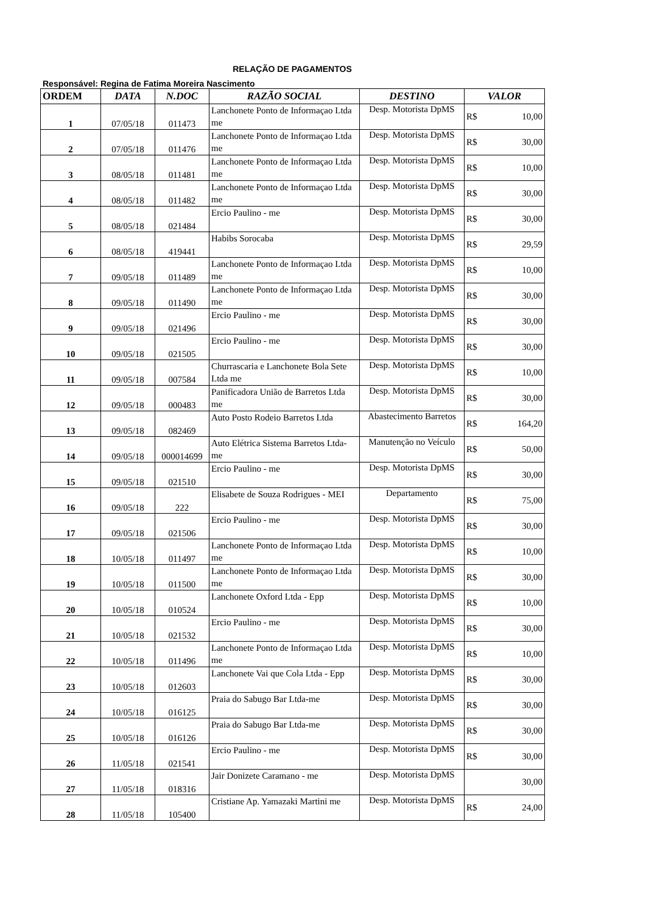RELAÇÃO DE PAGAMENTOS
Responsável: Regina de Fatima Moreira Nascimento
| ORDEM | DATA | N.DOC | RAZÃO SOCIAL | DESTINO | VALOR |
| --- | --- | --- | --- | --- | --- |
| 1 | 07/05/18 | 011473 | Lanchonete Ponto de Informaçao Ltda me | Desp. Motorista DpMS | R$ 10,00 |
| 2 | 07/05/18 | 011476 | Lanchonete Ponto de Informaçao Ltda me | Desp. Motorista DpMS | R$ 30,00 |
| 3 | 08/05/18 | 011481 | Lanchonete Ponto de Informaçao Ltda me | Desp. Motorista DpMS | R$ 10,00 |
| 4 | 08/05/18 | 011482 | Lanchonete Ponto de Informaçao Ltda me | Desp. Motorista DpMS | R$ 30,00 |
| 5 | 08/05/18 | 021484 | Ercio Paulino - me | Desp. Motorista DpMS | R$ 30,00 |
| 6 | 08/05/18 | 419441 | Habibs Sorocaba | Desp. Motorista DpMS | R$ 29,59 |
| 7 | 09/05/18 | 011489 | Lanchonete Ponto de Informaçao Ltda me | Desp. Motorista DpMS | R$ 10,00 |
| 8 | 09/05/18 | 011490 | Lanchonete Ponto de Informaçao Ltda me | Desp. Motorista DpMS | R$ 30,00 |
| 9 | 09/05/18 | 021496 | Ercio Paulino - me | Desp. Motorista DpMS | R$ 30,00 |
| 10 | 09/05/18 | 021505 | Ercio Paulino - me | Desp. Motorista DpMS | R$ 30,00 |
| 11 | 09/05/18 | 007584 | Churrascaria e Lanchonete Bola Sete Ltda me | Desp. Motorista DpMS | R$ 10,00 |
| 12 | 09/05/18 | 000483 | Panificadora União de Barretos Ltda me | Desp. Motorista DpMS | R$ 30,00 |
| 13 | 09/05/18 | 082469 | Auto Posto Rodeio Barretos Ltda | Abastecimento Barretos | R$ 164,20 |
| 14 | 09/05/18 | 000014699 | Auto Elétrica Sistema Barretos Ltda-me | Manutenção no Veículo | R$ 50,00 |
| 15 | 09/05/18 | 021510 | Ercio Paulino - me | Desp. Motorista DpMS | R$ 30,00 |
| 16 | 09/05/18 | 222 | Elisabete de Souza Rodrigues - MEI | Departamento | R$ 75,00 |
| 17 | 09/05/18 | 021506 | Ercio Paulino - me | Desp. Motorista DpMS | R$ 30,00 |
| 18 | 10/05/18 | 011497 | Lanchonete Ponto de Informaçao Ltda me | Desp. Motorista DpMS | R$ 10,00 |
| 19 | 10/05/18 | 011500 | Lanchonete Ponto de Informaçao Ltda me | Desp. Motorista DpMS | R$ 30,00 |
| 20 | 10/05/18 | 010524 | Lanchonete Oxford Ltda - Epp | Desp. Motorista DpMS | R$ 10,00 |
| 21 | 10/05/18 | 021532 | Ercio Paulino - me | Desp. Motorista DpMS | R$ 30,00 |
| 22 | 10/05/18 | 011496 | Lanchonete Ponto de Informaçao Ltda me | Desp. Motorista DpMS | R$ 10,00 |
| 23 | 10/05/18 | 012603 | Lanchonete Vai que Cola Ltda - Epp | Desp. Motorista DpMS | R$ 30,00 |
| 24 | 10/05/18 | 016125 | Praia do Sabugo Bar Ltda-me | Desp. Motorista DpMS | R$ 30,00 |
| 25 | 10/05/18 | 016126 | Praia do Sabugo Bar Ltda-me | Desp. Motorista DpMS | R$ 30,00 |
| 26 | 11/05/18 | 021541 | Ercio Paulino - me | Desp. Motorista DpMS | R$ 30,00 |
| 27 | 11/05/18 | 018316 | Jair Donizete Caramano - me | Desp. Motorista DpMS | 30,00 |
| 28 | 11/05/18 | 105400 | Cristiane Ap. Yamazaki Martini me | Desp. Motorista DpMS | R$ 24,00 |